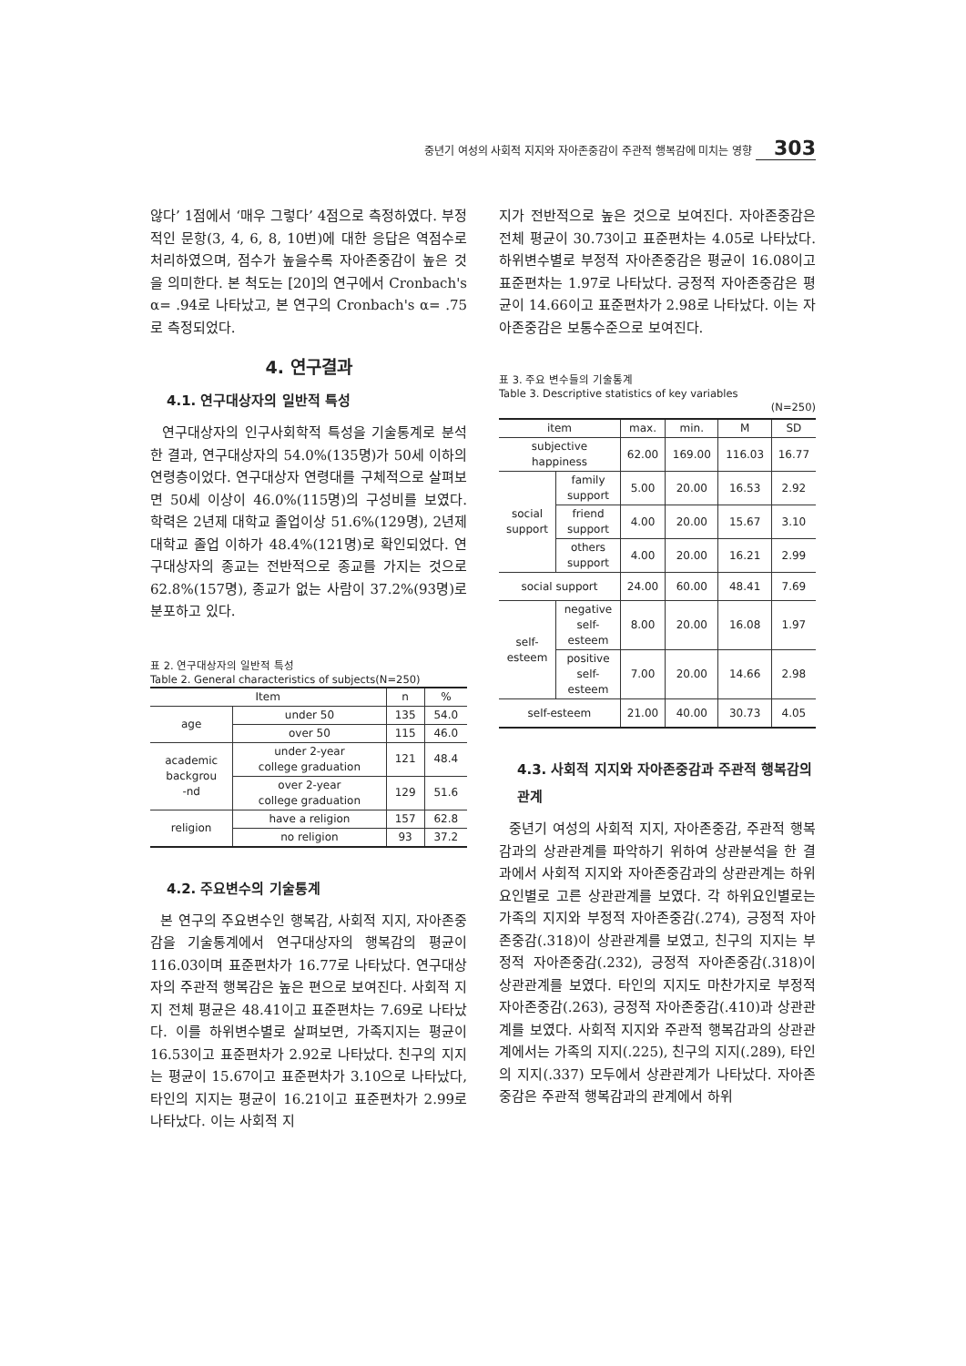중년기 여성의 사회적 지지와 자아존중감이 주관적 행복감에 미치는 영향 303
않다’ 1점에서 ‘매우 그렇다’ 4점으로 측정하였다. 부정적인 문항(3, 4, 6, 8, 10번)에 대한 응답은 역점수로 처리하였으며, 점수가 높을수록 자아존중감이 높은 것을 의미한다. 본 척도는 [20]의 연구에서 Cronbach's α= .94로 나타났고, 본 연구의 Cronbach's α= .75 로 측정되었다.
4. 연구결과
4.1. 연구대상자의 일반적 특성
연구대상자의 인구사회학적 특성을 기술통계로 분석한 결과, 연구대상자의 54.0%(135명)가 50세 이하의 연령층이었다. 연구대상자 연령대를 구체적으로 살펴보면 50세 이상이 46.0%(115명)의 구성비를 보였다. 학력은 2년제 대학교 졸업이상 51.6%(129명), 2년제 대학교 졸업 이하가 48.4%(121명)로 확인되었다. 연구대상자의 종교는 전반적으로 종교를 가지는 것으로 62.8%(157명), 종교가 없는 사람이 37.2%(93명)로 분포하고 있다.
표 2. 연구대상자의 일반적 특성
Table 2. General characteristics of subjects(N=250)
| Item | | n | % |
| --- | --- | --- | --- |
| age | under 50 | 135 | 54.0 |
| | over 50 | 115 | 46.0 |
| academic backgrou -nd | under 2-year college graduation | 121 | 48.4 |
| | over 2-year college graduation | 129 | 51.6 |
| religion | have a religion | 157 | 62.8 |
| | no religion | 93 | 37.2 |
4.2. 주요변수의 기술통계
본 연구의 주요변수인 행복감, 사회적 지지, 자아존중감을 기술통계에서 연구대상자의 행복감의 평균이 116.03이며 표준편차가 16.77로 나타났다. 연구대상자의 주관적 행복감은 높은 편으로 보여진다. 사회적 지지 전체 평균은 48.41이고 표준편차는 7.69로 나타났다. 이를 하위변수별로 살펴보면, 가족지지는 평균이 16.53이고 표준편차가 2.92로 나타났다. 친구의 지지는 평균이 15.67이고 표준편차가 3.10으로 나타났다, 타인의 지지는 평균이 16.21이고 표준편차가 2.99로 나타났다. 이는 사회적 지
지가 전반적으로 높은 것으로 보여진다. 자아존중감은 전체 평균이 30.73이고 표준편차는 4.05로 나타났다. 하위변수별로 부정적 자아존중감은 평균이 16.08이고 표준편차는 1.97로 나타났다. 긍정적 자아존중감은 평균이 14.66이고 표준편차가 2.98로 나타났다. 이는 자아존중감은 보통수준으로 보여진다.
표 3. 주요 변수들의 기술통계
Table 3. Descriptive statistics of key variables
(N=250)
| item | | max. | min. | M | SD |
| --- | --- | --- | --- | --- | --- |
| subjective happiness | | 62.00 | 169.00 | 116.03 | 16.77 |
| social support | family support | 5.00 | 20.00 | 16.53 | 2.92 |
| | friend support | 4.00 | 20.00 | 15.67 | 3.10 |
| | others support | 4.00 | 20.00 | 16.21 | 2.99 |
| social support | | 24.00 | 60.00 | 48.41 | 7.69 |
| self- esteem | negative self- esteem | 8.00 | 20.00 | 16.08 | 1.97 |
| | positive self- esteem | 7.00 | 20.00 | 14.66 | 2.98 |
| self-esteem | | 21.00 | 40.00 | 30.73 | 4.05 |
4.3. 사회적 지지와 자아존중감과 주관적 행복감의 관계
중년기 여성의 사회적 지지, 자아존중감, 주관적 행복감과의 상관관계를 파악하기 위하여 상관분석을 한 결과에서 사회적 지지와 자아존중감과의 상관관계는 하위요인별로 고른 상관관계를 보였다. 각 하위요인별로는 가족의 지지와 부정적 자아존중감(.274), 긍정적 자아존중감(.318)이 상관관계를 보였고, 친구의 지지는 부정적 자아존중감(.232), 긍정적 자아존중감(.318)이 상관관계를 보였다. 타인의 지지도 마찬가지로 부정적 자아존중감(.263), 긍정적 자아존중감(.410)과 상관관계를 보였다. 사회적 지지와 주관적 행복감과의 상관관계에서는 가족의 지지(.225), 친구의 지지(.289), 타인의 지지(.337) 모두에서 상관관계가 나타났다. 자아존중감은 주관적 행복감과의 관계에서 하위